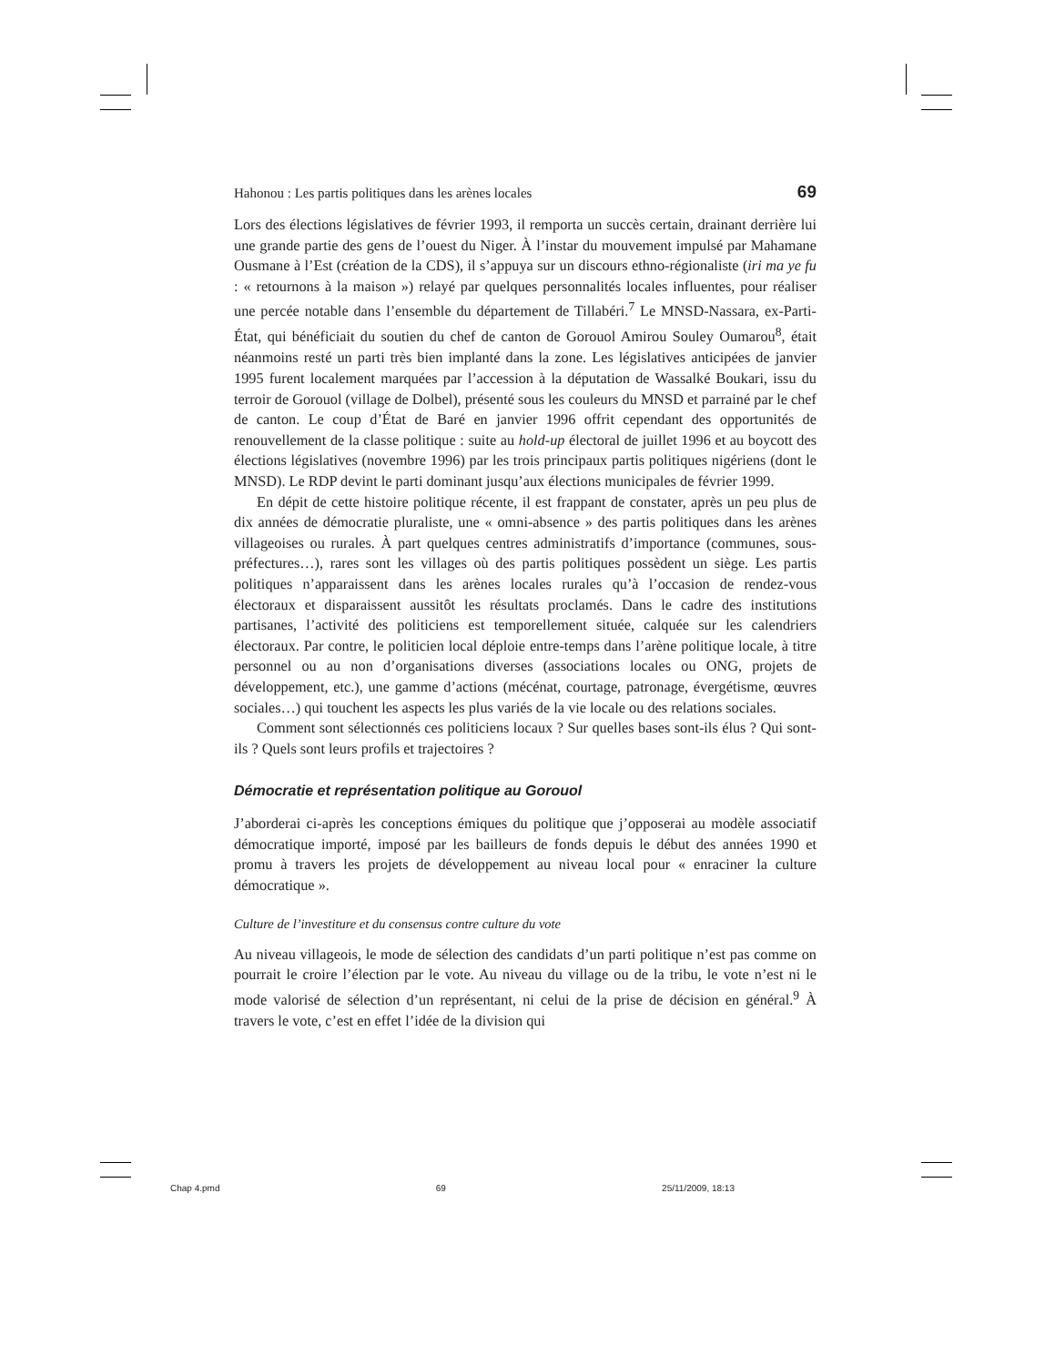Hahonou : Les partis politiques dans les arènes locales 69
Lors des élections législatives de février 1993, il remporta un succès certain, drainant derrière lui une grande partie des gens de l’ouest du Niger. À l’instar du mouvement impulsé par Mahamane Ousmane à l’Est (création de la CDS), il s’appuya sur un discours ethno-régionaliste (iri ma ye fu : « retournons à la maison ») relayé par quelques personnalités locales influentes, pour réaliser une percée notable dans l’ensemble du département de Tillabéri.<sup>7</sup> Le MNSD-Nassara, ex-Parti-État, qui bénéficiait du soutien du chef de canton de Gorouol Amirou Souley Oumarou<sup>8</sup>, était néanmoins resté un parti très bien implanté dans la zone. Les législatives anticipées de janvier 1995 furent localement marquées par l’accession à la députation de Wassalké Boukari, issu du terroir de Gorouol (village de Dolbel), présenté sous les couleurs du MNSD et parrainé par le chef de canton. Le coup d’État de Baré en janvier 1996 offrit cependant des opportunités de renouvellement de la classe politique : suite au hold-up électoral de juillet 1996 et au boycott des élections législatives (novembre 1996) par les trois principaux partis politiques nigériens (dont le MNSD). Le RDP devint le parti dominant jusqu’aux élections municipales de février 1999.
En dépit de cette histoire politique récente, il est frappant de constater, après un peu plus de dix années de démocratie pluraliste, une « omni-absence » des partis politiques dans les arènes villageoises ou rurales. À part quelques centres administratifs d’importance (communes, sous-préfectures…), rares sont les villages où des partis politiques possèdent un siège. Les partis politiques n’apparaissent dans les arènes locales rurales qu’à l’occasion de rendez-vous électoraux et disparaissent aussitôt les résultats proclamés. Dans le cadre des institutions partisanes, l’activité des politiciens est temporellement située, calquée sur les calendriers électoraux. Par contre, le politicien local déploie entre-temps dans l’arène politique locale, à titre personnel ou au non d’organisations diverses (associations locales ou ONG, projets de développement, etc.), une gamme d’actions (mécénat, courtage, patronage, évergétisme, œuvres sociales…) qui touchent les aspects les plus variés de la vie locale ou des relations sociales.
Comment sont sélectionnés ces politiciens locaux ? Sur quelles bases sont-ils élus ? Qui sont-ils ? Quels sont leurs profils et trajectoires ?
Démocratie et représentation politique au Gorouol
J’aborderai ci-après les conceptions émiques du politique que j’opposerai au modèle associatif démocratique importé, imposé par les bailleurs de fonds depuis le début des années 1990 et promu à travers les projets de développement au niveau local pour « enraciner la culture démocratique ».
Culture de l’investiture et du consensus contre culture du vote
Au niveau villageois, le mode de sélection des candidats d’un parti politique n’est pas comme on pourrait le croire l’élection par le vote. Au niveau du village ou de la tribu, le vote n’est ni le mode valorisé de sélection d’un représentant, ni celui de la prise de décision en général.<sup>9</sup> À travers le vote, c’est en effet l’idée de la division qui
Chap 4.pmd 69 25/11/2009, 18:13